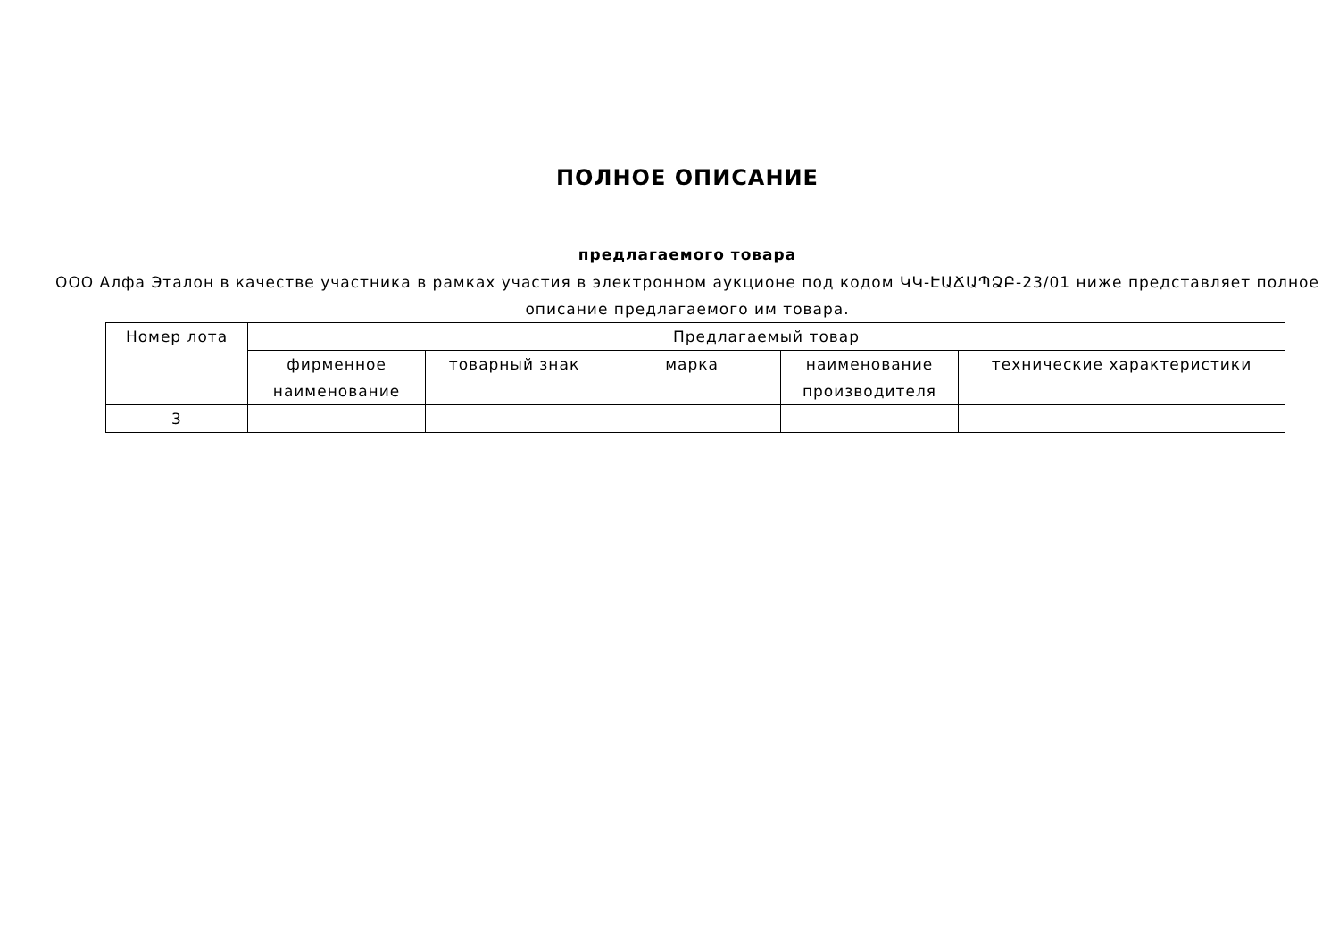ПОЛНОЕ ОПИСАНИЕ
предлагаемого товара
ООО Алфа Эталон в качестве участника в рамках участия в электронном аукционе под кодом ԿԿ-ԷԱՃԱՊՁԲ-23/01 ниже представляет полное описание предлагаемого им товара.
| Номер лота | Предлагаемый товар | | | | |
| --- | --- | --- | --- | --- | --- |
| | фирменное наименование | товарный знак | марка | наименование производителя | технические характеристики |
| 3 | | | | | |